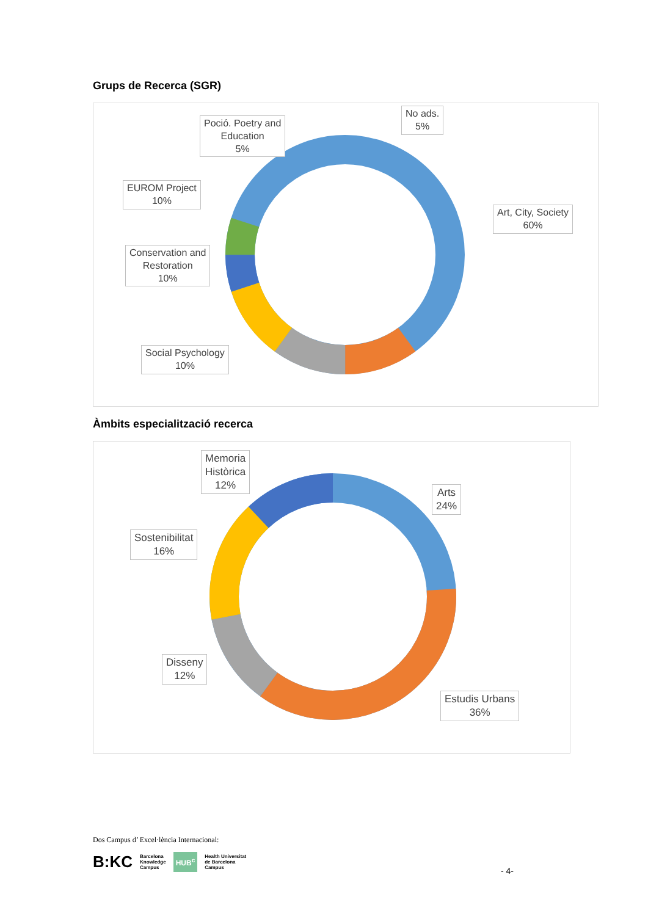Grups de Recerca (SGR)
No ads.
5%
Pociό. Poetry and
Education
5%
EUROM Project
10%
Conservation and
Restoration
10%
Social Psychology
10%
Art, City, Society
60%
Àmbits especialització recerca
Memoria
Històrica
12%
Arts
24%
Sostenibilitat
16%
Disseny
12%
Estudis Urbans
36%
Dos Campus d’ Excel·lència Internacional:
B:KC Barcelona
Knowledge
Campus HUB<sup>c</sup> Health Universitat
de Barcelona
Campus
- 4-